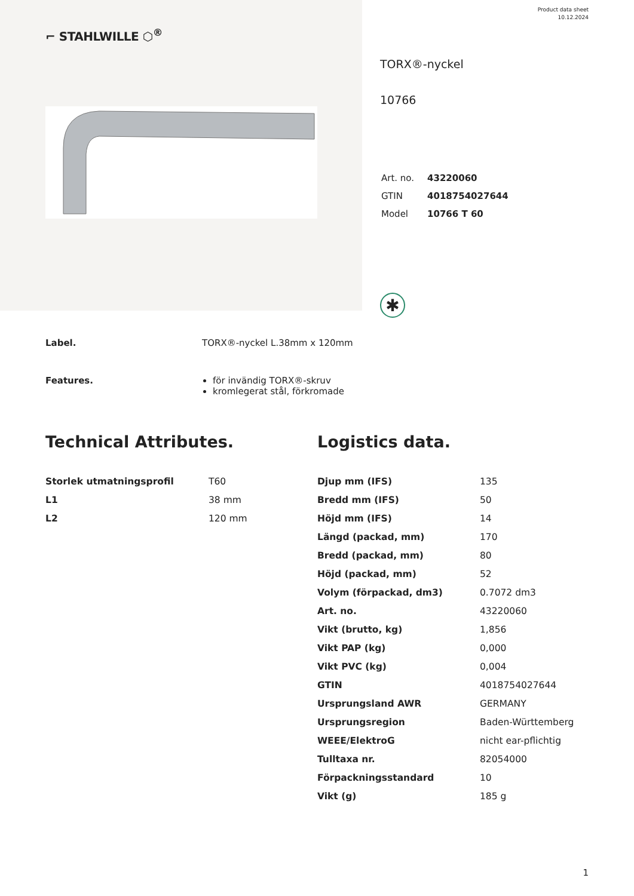⌐ STAHLWILLE ⬡<sup>®</sup>
Product data sheet
10.12.2024
TORX®-nyckel
10766
| Art. no. | 43220060 |
| GTIN | 4018754027644 |
| Model | 10766 T 60 |
✱
Label. TORX®-nyckel L.38mm x 120mm
Features. för invändig TORX®-skruv
kromlegerat stål, förkromade
Technical Attributes.
| Storlek utmatningsprofil | T60 |
| L1 | 38 mm |
| L2 | 120 mm |
Logistics data.
| Djup mm (IFS) | 135 |
| Bredd mm (IFS) | 50 |
| Höjd mm (IFS) | 14 |
| Längd (packad, mm) | 170 |
| Bredd (packad, mm) | 80 |
| Höjd (packad, mm) | 52 |
| Volym (förpackad, dm3) | 0.7072 dm3 |
| Art. no. | 43220060 |
| Vikt (brutto, kg) | 1,856 |
| Vikt PAP (kg) | 0,000 |
| Vikt PVC (kg) | 0,004 |
| GTIN | 4018754027644 |
| Ursprungsland AWR | GERMANY |
| Ursprungsregion | Baden-Württemberg |
| WEEE/ElektroG | nicht ear-pflichtig |
| Tulltaxa nr. | 82054000 |
| Förpackningsstandard | 10 |
| Vikt (g) | 185 g |
1